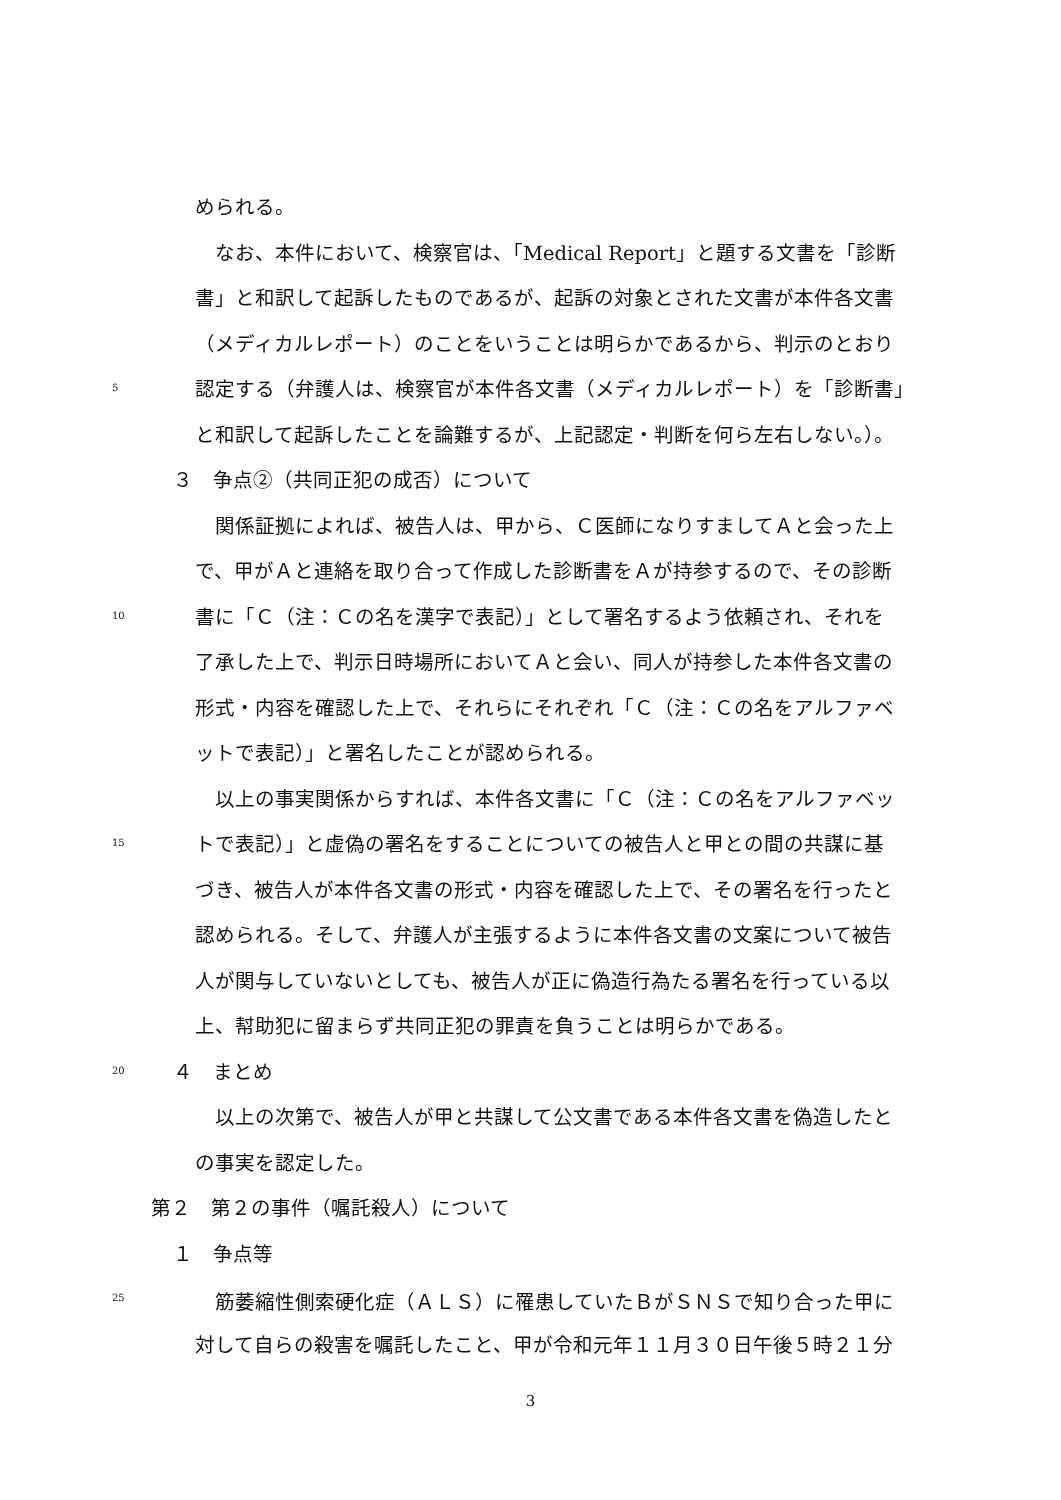められる。
　なお、本件において、検察官は、「Medical Report」と題する文書を「診断
書」と和訳して起訴したものであるが、起訴の対象とされた文書が本件各文書
（メディカルレポート）のことをいうことは明らかであるから、判示のとおり
5 認定する（弁護人は、検察官が本件各文書（メディカルレポート）を「診断書」
と和訳して起訴したことを論難するが、上記認定・判断を何ら左右しない。）。
３　争点②（共同正犯の成否）について
　関係証拠によれば、被告人は、甲から、Ｃ医師になりすましてＡと会った上
で、甲がＡと連絡を取り合って作成した診断書をＡが持参するので、その診断
10 書に「Ｃ（注：Ｃの名を漢字で表記）」として署名するよう依頼され、それを
了承した上で、判示日時場所においてＡと会い、同人が持参した本件各文書の
形式・内容を確認した上で、それらにそれぞれ「Ｃ（注：Ｃの名をアルファベ
ットで表記）」と署名したことが認められる。
　以上の事実関係からすれば、本件各文書に「Ｃ（注：Ｃの名をアルファベッ
15 トで表記）」と虚偽の署名をすることについての被告人と甲との間の共謀に基
づき、被告人が本件各文書の形式・内容を確認した上で、その署名を行ったと
認められる。そして、弁護人が主張するように本件各文書の文案について被告
人が関与していないとしても、被告人が正に偽造行為たる署名を行っている以
上、幇助犯に留まらず共同正犯の罪責を負うことは明らかである。
20 ４　まとめ
　以上の次第で、被告人が甲と共謀して公文書である本件各文書を偽造したと
の事実を認定した。
第２　第２の事件（嘱託殺人）について
１　争点等
25　筋萎縮性側索硬化症（ＡＬＳ）に罹患していたＢがＳＮＳで知り合った甲に
対して自らの殺害を嘱託したこと、甲が令和元年１１月３０日午後５時２１分
3